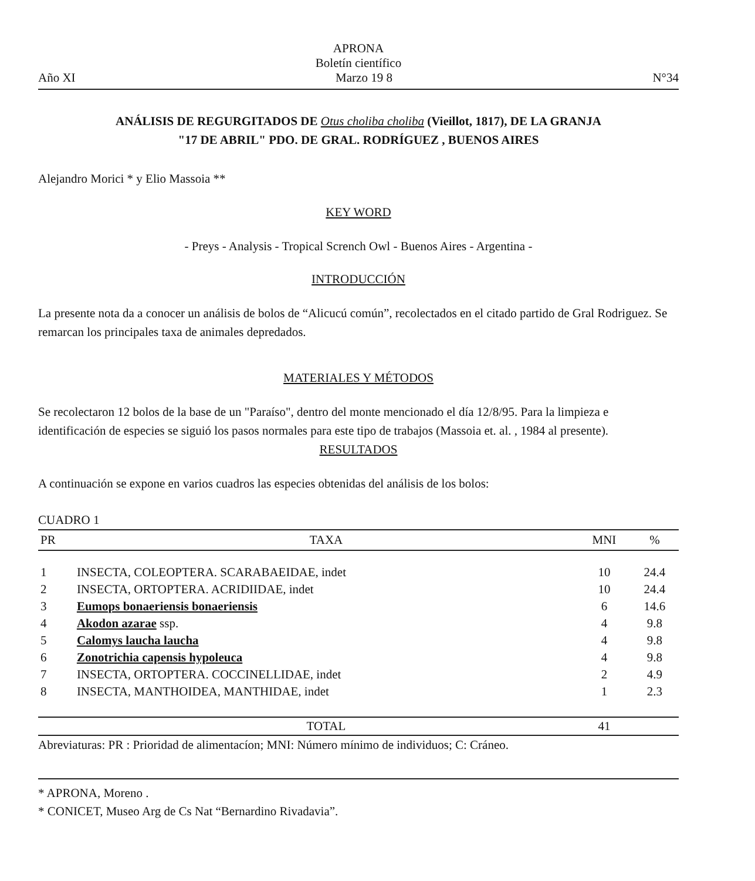APRONA
Boletín científico
Año XI Marzo 19 8 N°34
ANÁLISIS DE REGURGITADOS DE Otus choliba choliba (Vieillot, 1817), DE LA GRANJA
"17 DE ABRIL" PDO. DE GRAL. RODRÍGUEZ , BUENOS AIRES
Alejandro Morici * y Elio Massoia **
KEY WORD
- Preys - Analysis - Tropical Scrench Owl - Buenos Aires - Argentina -
INTRODUCCIÓN
La presente nota da a conocer un análisis de bolos de “Alicucú común”, recolectados en el citado partido de Gral Rodriguez. Se remarcan los principales taxa de animales depredados.
MATERIALES Y MÉTODOS
Se recolectaron 12 bolos de la base de un "Paraíso", dentro del monte mencionado el día 12/8/95. Para la limpieza e identificación de especies se siguió los pasos normales para este tipo de trabajos (Massoia et. al. , 1984 al presente).
RESULTADOS
A continuación se expone en varios cuadros las especies obtenidas del análisis de los bolos:
CUADRO 1
| PR | TAXA | MNI | % |
| --- | --- | --- | --- |
| 1 | INSECTA, COLEOPTERA. SCARABAEIDAE, indet | 10 | 24.4 |
| 2 | INSECTA, ORTOPTERA. ACRIDIIDAE, indet | 10 | 24.4 |
| 3 | Eumops bonaeriensis bonaeriensis | 6 | 14.6 |
| 4 | Akodon azarae ssp. | 4 | 9.8 |
| 5 | Calomys laucha laucha | 4 | 9.8 |
| 6 | Zonotrichia capensis hypoleuca | 4 | 9.8 |
| 7 | INSECTA, ORTOPTERA. COCCINELLIDAE, indet | 2 | 4.9 |
| 8 | INSECTA, MANTHOIDEA, MANTHIDAE, indet | 1 | 2.3 |
| | TOTAL | 41 | |
Abreviaturas: PR : Prioridad de alimentacíon; MNI: Número mínimo de individuos; C: Cráneo.
* APRONA, Moreno .
* CONICET, Museo Arg de Cs Nat “Bernardino Rivadavia”.